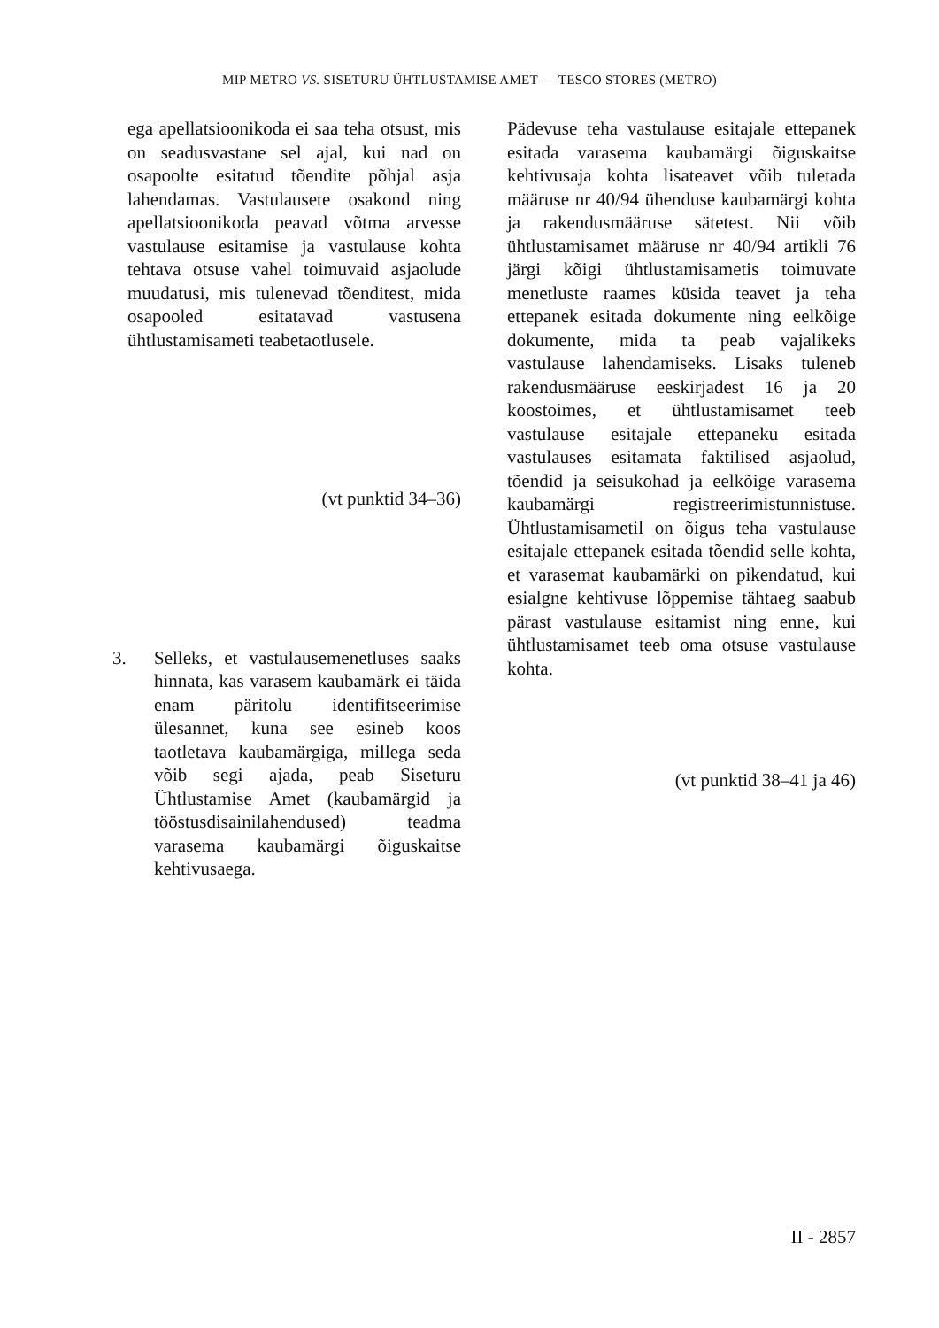MIP METRO VS. SISETURU ÜHTLUSTAMISE AMET — TESCO STORES (METRO)
ega apellatsioonikoda ei saa teha otsust, mis on seadusvastane sel ajal, kui nad on osapoolte esitatud tõendite põhjal asja lahendamas. Vastulausete osakond ning apellatsioonikoda peavad võtma arvesse vastulause esitamise ja vastulause kohta tehtava otsuse vahel toimuvaid asjaolude muudatusi, mis tulenevad tõenditest, mida osapooled esitatavad vastusena ühtlustamisameti teabetaotlusele.
(vt punktid 34–36)
3. Selleks, et vastulausemenetluses saaks hinnata, kas varasem kaubamärk ei täida enam päritolu identifitseerimise ülesannet, kuna see esineb koos taotletava kaubamärgiga, millega seda võib segi ajada, peab Siseturu Ühtlustamise Amet (kaubamärgid ja tööstusdisainilahendused) teadma varasema kaubamärgi õiguskaitse kehtivusaega.
Pädevuse teha vastulause esitajale ettepanek esitada varasema kaubamärgi õiguskaitse kehtivusaja kohta lisateavet võib tuletada määruse nr 40/94 ühenduse kaubamärgi kohta ja rakendusmääruse sätetest. Nii võib ühtlustamisamet määruse nr 40/94 artikli 76 järgi kõigi ühtlustamisametis toimuvate menetluste raames küsida teavet ja teha ettepanek esitada dokumente ning eelkõige dokumente, mida ta peab vajalikeks vastulause lahendamiseks. Lisaks tuleneb rakendusmääruse eeskirjadest 16 ja 20 koostoimes, et ühtlustamisamet teeb vastulause esitajale ettepaneku esitada vastulauses esitamata faktilised asjaolud, tõendid ja seisukohad ja eelkõige varasema kaubamärgi registreerimistunnistuse. Ühtlustamisametil on õigus teha vastulause esitajale ettepanek esitada tõendid selle kohta, et varasemat kaubamärki on pikendatud, kui esialgne kehtivuse lõppemise tähtaeg saabub pärast vastulause esitamist ning enne, kui ühtlustamisamet teeb oma otsuse vastulause kohta.
(vt punktid 38–41 ja 46)
II - 2857